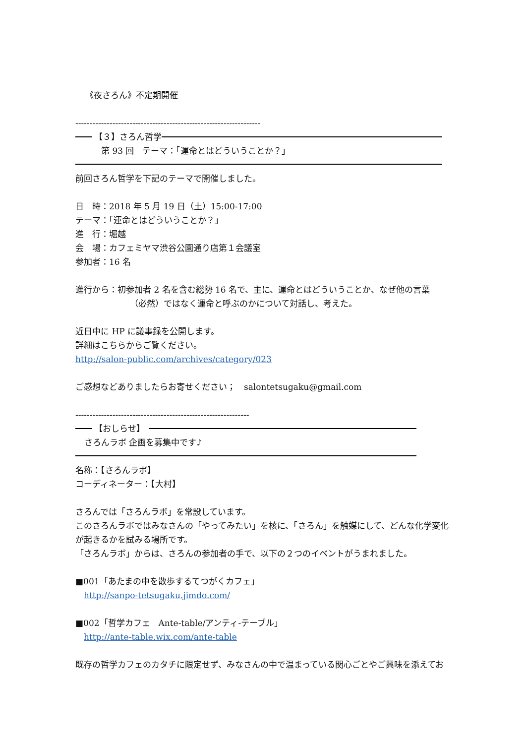《夜さろん》不定期開催
-----------------------------------------------------------------
【３】さろん哲学
第 93 回　テーマ：「運命とはどういうことか？」
前回さろん哲学を下記のテーマで開催しました。
日　時：2018 年 5 月 19 日（土）15:00-17:00
テーマ：「運命とはどういうことか？」
進　行：堀越
会　場：カフェミヤマ渋谷公園通り店第１会議室
参加者：16 名
進行から：初参加者 2 名を含む総勢 16 名で、主に、運命とはどういうことか、なぜ他の言葉
（必然）ではなく運命と呼ぶのかについて対話し、考えた。
近日中に HP に議事録を公開します。
詳細はこちらからご覧ください。
http://salon-public.com/archives/category/023
ご感想などありましたらお寄せください；　salontetsugaku@gmail.com
-------------------------------------------------------------
【おしらせ】
さろんラボ 企画を募集中です♪
名称：【さろんラボ】
コーディネーター：【大村】
さろんでは「さろんラボ」を常設しています。
このさろんラボではみなさんの「やってみたい」を核に、「さろん」を触媒にして、どんな化学変化が起きるかを試みる場所です。
「さろんラボ」からは、さろんの参加者の手で、以下の２つのイベントがうまれました。
■001「あたまの中を散歩するてつがくカフェ」
http://sanpo-tetsugaku.jimdo.com/
■002「哲学カフェ　Ante-table/アンティ-テーブル」
http://ante-table.wix.com/ante-table
既存の哲学カフェのカタチに限定せず、みなさんの中で温まっている関心ごとやご興味を添えてお